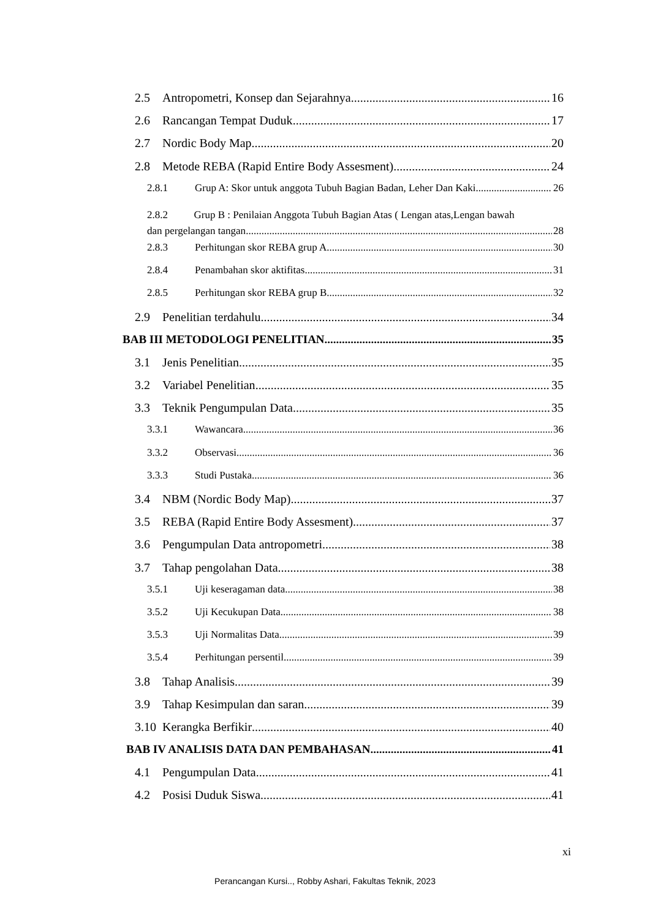2.5 Antropometri, Konsep dan Sejarahnya 16
2.6 Rancangan Tempat Duduk 17
2.7 Nordic Body Map 20
2.8 Metode REBA (Rapid Entire Body Assesment) 24
2.8.1 Grup A: Skor untuk anggota Tubuh Bagian Badan, Leher Dan Kaki 26
2.8.2 Grup B : Penilaian Anggota Tubuh Bagian Atas ( Lengan atas,Lengan bawah
dan pergelangan tangan 28
2.8.3 Perhitungan skor REBA grup A 30
2.8.4 Penambahan skor aktifitas 31
2.8.5 Perhitungan skor REBA grup B 32
2.9 Penelitian terdahulu 34
BAB III METODOLOGI PENELITIAN 35
3.1 Jenis Penelitian 35
3.2 Variabel Penelitian 35
3.3 Teknik Pengumpulan Data 35
3.3.1 Wawancara 36
3.3.2 Observasi 36
3.3.3 Studi Pustaka 36
3.4 NBM (Nordic Body Map) 37
3.5 REBA (Rapid Entire Body Assesment) 37
3.6 Pengumpulan Data antropometri 38
3.7 Tahap pengolahan Data 38
3.5.1 Uji keseragaman data 38
3.5.2 Uji Kecukupan Data 38
3.5.3 Uji Normalitas Data 39
3.5.4 Perhitungan persentil 39
3.8 Tahap Analisis 39
3.9 Tahap Kesimpulan dan saran 39
3.10 Kerangka Berfikir 40
BAB IV ANALISIS DATA DAN PEMBAHASAN 41
4.1 Pengumpulan Data 41
4.2 Posisi Duduk Siswa 41
xi
Perancangan Kursi.., Robby Ashari, Fakultas Teknik, 2023